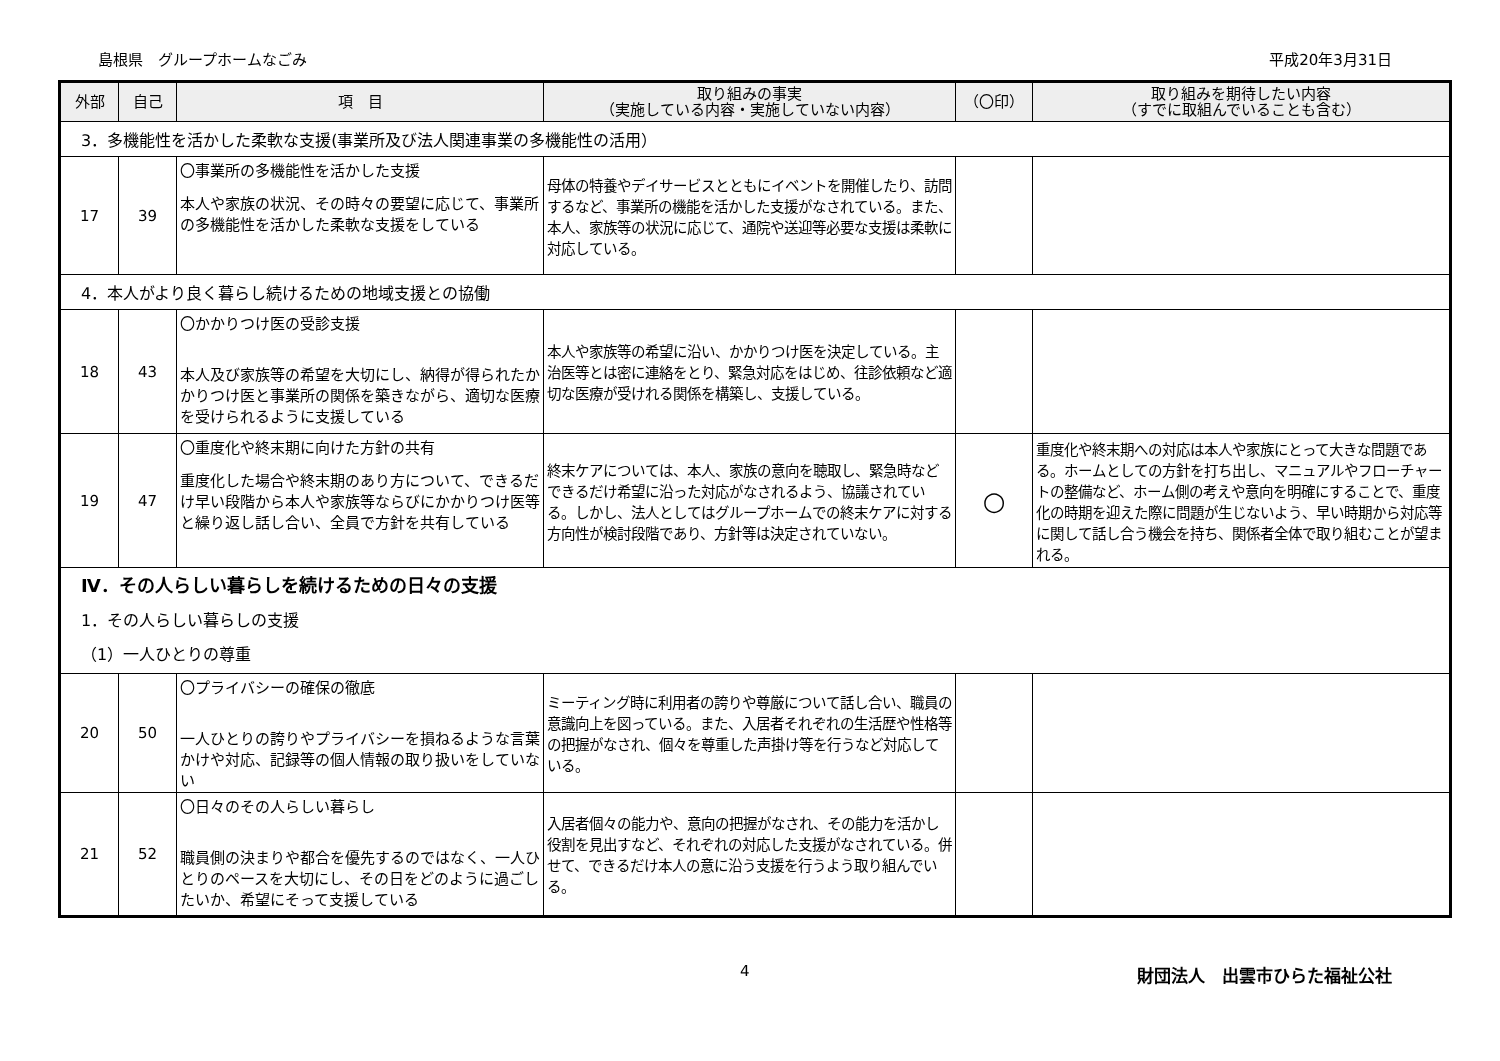島根県　グループホームなごみ 平成20年3月31日
| 外部 | 自己 | 項 目 | 取り組みの事実 （実施している内容・実施していない内容） | （〇印） | 取り組みを期待したい内容 （すでに取組んでいることも含む） |
| --- | --- | --- | --- | --- | --- |
| 3．多機能性を活かした柔軟な支援(事業所及び法人関連事業の多機能性の活用） | | | | | |
| 17 | 39 | 〇事業所の多機能性を活かした支援 本人や家族の状況、その時々の要望に応じて、事業所の多機能性を活かした柔軟な支援をしている | 母体の特養やデイサービスとともにイベントを開催したり、訪問するなど、事業所の機能を活かした支援がなされている。また、本人、家族等の状況に応じて、通院や送迎等必要な支援は柔軟に対応している。 | | |
| 4．本人がより良く暮らし続けるための地域支援との協働 | | | | | |
| 18 | 43 | 〇かかりつけ医の受診支援 本人及び家族等の希望を大切にし、納得が得られたかかりつけ医と事業所の関係を築きながら、適切な医療を受けられるように支援している | 本人や家族等の希望に沿い、かかりつけ医を決定している。主治医等とは密に連絡をとり、緊急対応をはじめ、往診依頼など適切な医療が受けれる関係を構築し、支援している。 | | |
| 19 | 47 | 〇重度化や終末期に向けた方針の共有 重度化した場合や終末期のあり方について、できるだけ早い段階から本人や家族等ならびにかかりつけ医等と繰り返し話し合い、全員で方針を共有している | 終末ケアについては、本人、家族の意向を聴取し、緊急時などできるだけ希望に沿った対応がなされるよう、協議されている。しかし、法人としてはグループホームでの終末ケアに対する方向性が検討段階であり、方針等は決定されていない。 | ○ | 重度化や終末期への対応は本人や家族にとって大きな問題である。ホームとしての方針を打ち出し、マニュアルやフローチャートの整備など、ホーム側の考えや意向を明確にすることで、重度化の時期を迎えた際に問題が生じないよう、早い時期から対応等に関して話し合う機会を持ち、関係者全体で取り組むことが望まれる。 |
| Ⅳ．その人らしい暮らしを続けるための日々の支援 1．その人らしい暮らしの支援 （1）一人ひとりの尊重 | | | | | |
| 20 | 50 | 〇プライバシーの確保の徹底 一人ひとりの誇りやプライバシーを損ねるような言葉かけや対応、記録等の個人情報の取り扱いをしていない | ミーティング時に利用者の誇りや尊厳について話し合い、職員の意識向上を図っている。また、入居者それぞれの生活歴や性格等の把握がなされ、個々を尊重した声掛け等を行うなど対応している。 | | |
| 21 | 52 | 〇日々のその人らしい暮らし 職員側の決まりや都合を優先するのではなく、一人ひとりのペースを大切にし、その日をどのように過ごしたいか、希望にそって支援している | 入居者個々の能力や、意向の把握がなされ、その能力を活かし役割を見出すなど、それぞれの対応した支援がなされている。併せて、できるだけ本人の意に沿う支援を行うよう取り組んでいる。 | | |
4 財団法人　出雲市ひらた福祉公社